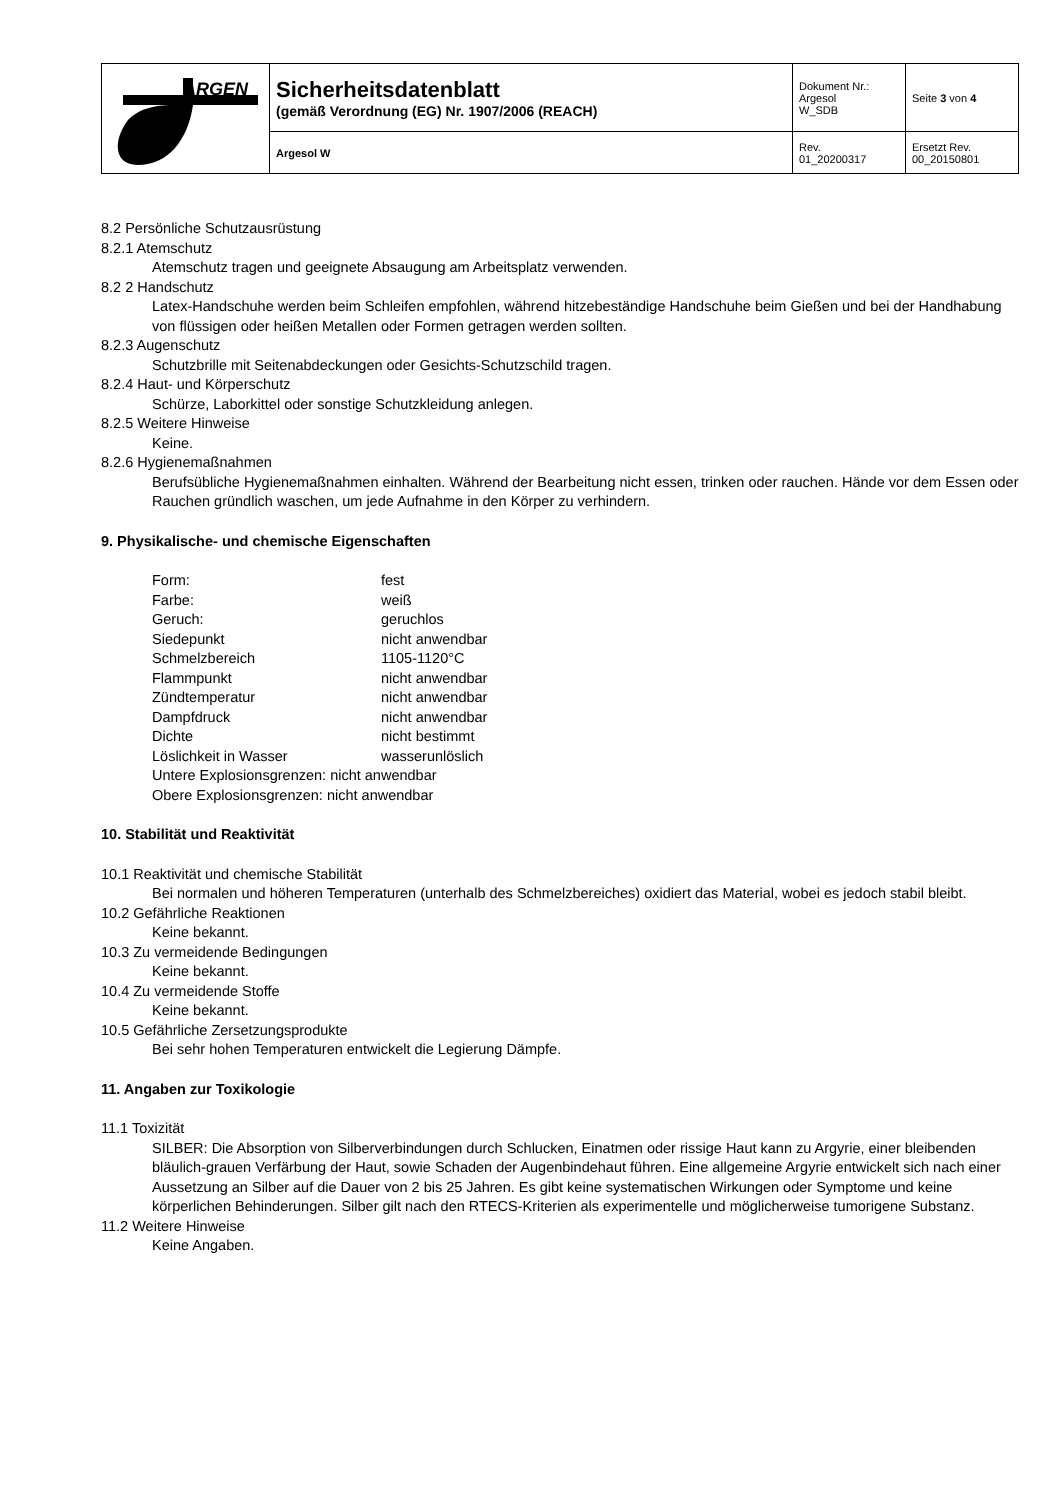| ARGEN | Sicherheitsdatenblatt (gemäß Verordnung (EG) Nr. 1907/2006 (REACH) | Dokument Nr.: Argesol W_SDB | Seite 3 von 4 |
| | Argesol W | Rev. 01_20200317 | Ersetzt Rev. 00_20150801 |
8.2 Persönliche Schutzausrüstung
8.2.1 Atemschutz
Atemschutz tragen und geeignete Absaugung am Arbeitsplatz verwenden.
8.2 2 Handschutz
Latex-Handschuhe werden beim Schleifen empfohlen, während hitzebeständige Handschuhe beim Gießen und bei der Handhabung von flüssigen oder heißen Metallen oder Formen getragen werden sollten.
8.2.3 Augenschutz
Schutzbrille mit Seitenabdeckungen oder Gesichts-Schutzschild tragen.
8.2.4 Haut- und Körperschutz
Schürze, Laborkittel oder sonstige Schutzkleidung anlegen.
8.2.5 Weitere Hinweise
Keine.
8.2.6 Hygienemaßnahmen
Berufsübliche Hygienemaßnahmen einhalten. Während der Bearbeitung nicht essen, trinken oder rauchen. Hände vor dem Essen oder Rauchen gründlich waschen, um jede Aufnahme in den Körper zu verhindern.
9. Physikalische- und chemische Eigenschaften
| Form: | fest |
| Farbe: | weiß |
| Geruch: | geruchlos |
| Siedepunkt | nicht anwendbar |
| Schmelzbereich | 1105-1120°C |
| Flammpunkt | nicht anwendbar |
| Zündtemperatur | nicht anwendbar |
| Dampfdruck | nicht anwendbar |
| Dichte | nicht bestimmt |
| Löslichkeit in Wasser | wasserunlöslich |
| Untere Explosionsgrenzen: nicht anwendbar | |
| Obere Explosionsgrenzen: nicht anwendbar | |
10. Stabilität und Reaktivität
10.1 Reaktivität und chemische Stabilität
Bei normalen und höheren Temperaturen (unterhalb des Schmelzbereiches) oxidiert das Material, wobei es jedoch stabil bleibt.
10.2 Gefährliche Reaktionen
Keine bekannt.
10.3 Zu vermeidende Bedingungen
Keine bekannt.
10.4 Zu vermeidende Stoffe
Keine bekannt.
10.5 Gefährliche Zersetzungsprodukte
Bei sehr hohen Temperaturen entwickelt die Legierung Dämpfe.
11. Angaben zur Toxikologie
11.1 Toxizität
SILBER: Die Absorption von Silberverbindungen durch Schlucken, Einatmen oder rissige Haut kann zu Argyrie, einer bleibenden bläulich-grauen Verfärbung der Haut, sowie Schaden der Augenbindehaut führen. Eine allgemeine Argyrie entwickelt sich nach einer Aussetzung an Silber auf die Dauer von 2 bis 25 Jahren. Es gibt keine systematischen Wirkungen oder Symptome und keine körperlichen Behinderungen. Silber gilt nach den RTECS-Kriterien als experimentelle und möglicherweise tumorigene Substanz.
11.2 Weitere Hinweise
Keine Angaben.